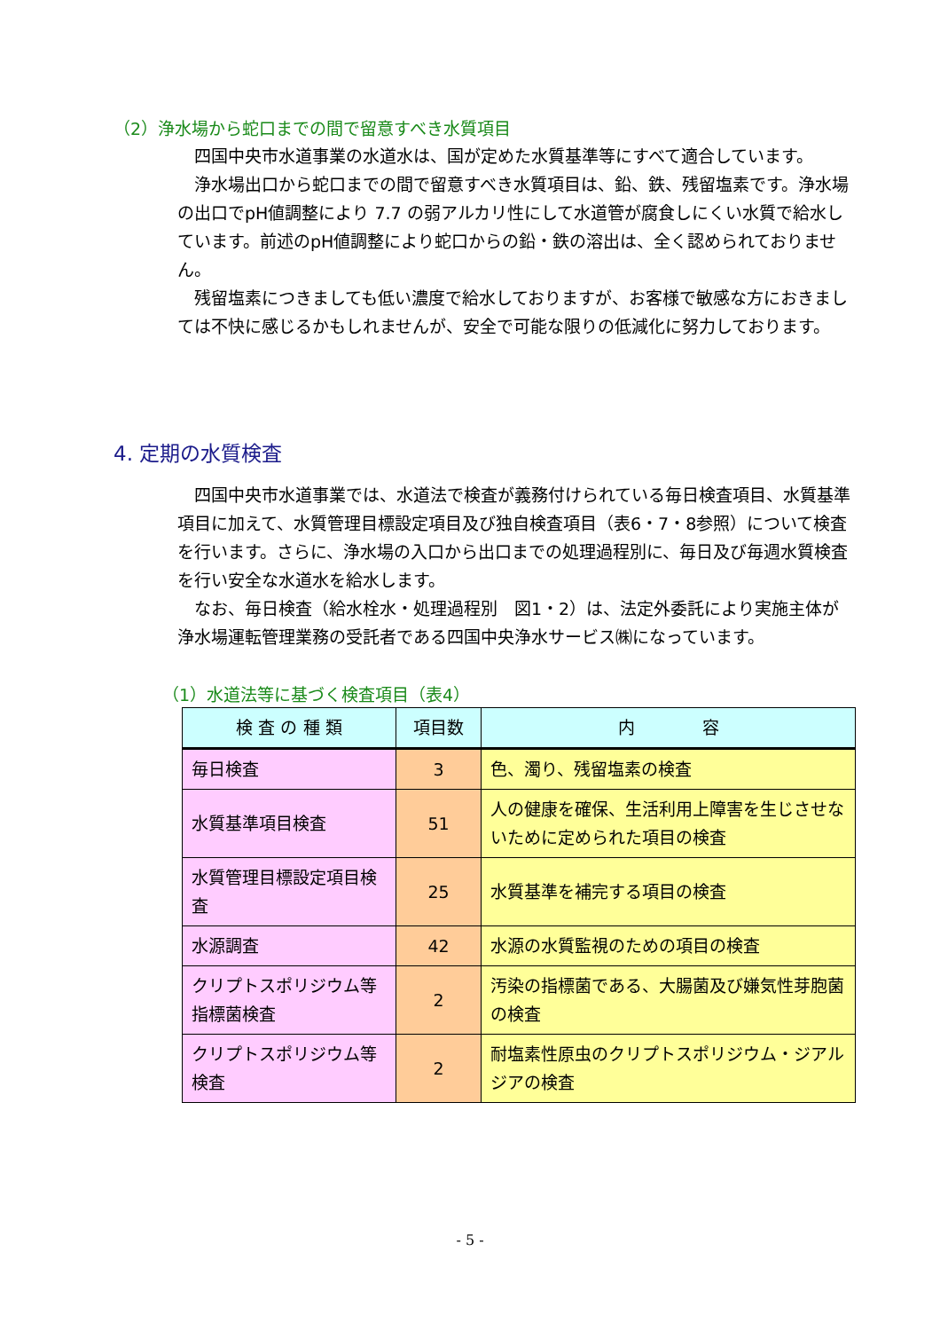（2）浄水場から蛇口までの間で留意すべき水質項目
　四国中央市水道事業の水道水は、国が定めた水質基準等にすべて適合しています。
　浄水場出口から蛇口までの間で留意すべき水質項目は、鉛、鉄、残留塩素です。浄水場の出口でpH値調整により 7.7 の弱アルカリ性にして水道管が腐食しにくい水質で給水しています。前述のpH値調整により蛇口からの鉛・鉄の溶出は、全く認められておりません。
　残留塩素につきましても低い濃度で給水しておりますが、お客様で敏感な方におきましては不快に感じるかもしれませんが、安全で可能な限りの低減化に努力しております。
4. 定期の水質検査
　四国中央市水道事業では、水道法で検査が義務付けられている毎日検査項目、水質基準項目に加えて、水質管理目標設定項目及び独自検査項目（表6・7・8参照）について検査を行います。さらに、浄水場の入口から出口までの処理過程別に、毎日及び毎週水質検査を行い安全な水道水を給水します。
　なお、毎日検査（給水栓水・処理過程別　図1・2）は、法定外委託により実施主体が浄水場運転管理業務の受託者である四国中央浄水サービス㈱になっています。
（1）水道法等に基づく検査項目（表4）
| 検 査 の 種 類 | 項目数 | 内 容 |
| --- | --- | --- |
| 毎日検査 | 3 | 色、濁り、残留塩素の検査 |
| 水質基準項目検査 | 51 | 人の健康を確保、生活利用上障害を生じさせないために定められた項目の検査 |
| 水質管理目標設定項目検査 | 25 | 水質基準を補完する項目の検査 |
| 水源調査 | 42 | 水源の水質監視のための項目の検査 |
| クリプトスポリジウム等指標菌検査 | 2 | 汚染の指標菌である、大腸菌及び嫌気性芽胞菌の検査 |
| クリプトスポリジウム等検査 | 2 | 耐塩素性原虫のクリプトスポリジウム・ジアルジアの検査 |
- 5 -